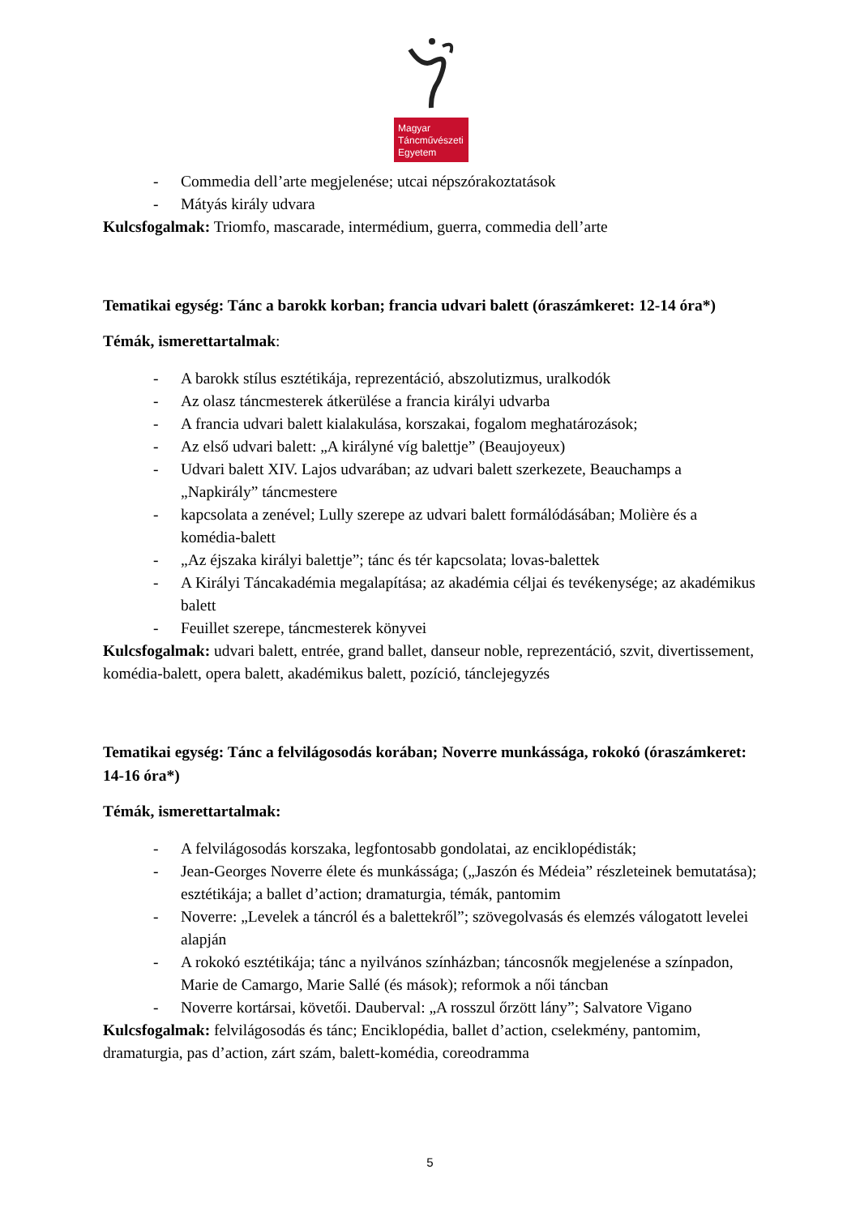Magyar
Táncművészeti
Egyetem
- Commedia dell’arte megjelenése; utcai népszórakoztatások
- Mátyás király udvara
Kulcsfogalmak: Triomfo, mascarade, intermédium, guerra, commedia dell’arte
Tematikai egység: Tánc a barokk korban; francia udvari balett (óraszámkeret: 12-14 óra*)
Témák, ismerettartalmak:
- A barokk stílus esztétikája, reprezentáció, abszolutizmus, uralkodók
- Az olasz táncmesterek átkerülése a francia királyi udvarba
- A francia udvari balett kialakulása, korszakai, fogalom meghatározások;
- Az első udvari balett: „A királyné víg balettje” (Beaujoyeux)
- Udvari balett XIV. Lajos udvarában; az udvari balett szerkezete, Beauchamps a „Napkirály” táncmestere
- kapcsolata a zenével; Lully szerepe az udvari balett formálódásában; Molière és a komédia-balett
- „Az éjszaka királyi balettje”; tánc és tér kapcsolata; lovas-balettek
- A Királyi Táncakadémia megalapítása; az akadémia céljai és tevékenysége; az akadémikus balett
- Feuillet szerepe, táncmesterek könyvei
Kulcsfogalmak: udvari balett, entrée, grand ballet, danseur noble, reprezentáció, szvit, divertissement, komédia-balett, opera balett, akadémikus balett, pozíció, tánclejegyzés
Tematikai egység: Tánc a felvilágosodás korában; Noverre munkássága, rokokó (óraszámkeret: 14-16 óra*)
Témák, ismerettartalmak:
- A felvilágosodás korszaka, legfontosabb gondolatai, az enciklopédisták;
- Jean-Georges Noverre élete és munkássága; („Jaszón és Médeia” részleteinek bemutatása); esztétikája; a ballet d’action; dramaturgia, témák, pantomim
- Noverre: „Levelek a táncról és a balettekről”; szövegolvasás és elemzés válogatott levelei alapján
- A rokokó esztétikája; tánc a nyilvános színházban; táncosnők megjelenése a színpadon, Marie de Camargo, Marie Sallé (és mások); reformok a női táncban
- Noverre kortársai, követői. Dauberval: „A rosszul őrzött lány”; Salvatore Vigano
Kulcsfogalmak: felvilágosodás és tánc; Enciklopédia, ballet d’action, cselekmény, pantomim, dramaturgia, pas d’action, zárt szám, balett-komédia, coreodramma
5